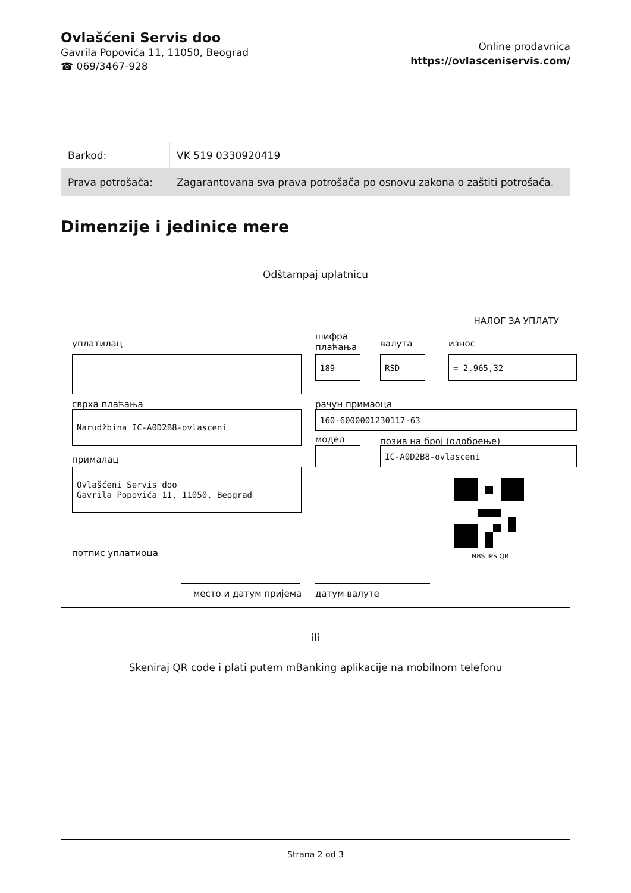Ovlašćeni Servis doo
Gavrila Popovića 11, 11050, Beograd
☎ 069/3467-928
Online prodavnica
https://ovlasceniservis.com/
| Barkod: | VK 519 0330920419 |
| Prava potrošača: | Zagarantovana sva prava potrošača po osnovu zakona o zaštiti potrošača. |
Dimenzije i jedinice mere
Odštampaj uplatnicu
НАЛОГ ЗА УПЛАТУ
уплатилац
шифра
плаћања
валута износ
189 RSD = 2.965,32
сврха плаћања рачун примаоца
Narudžbina IC-A0D2B8-ovlasceni 160-6000001230117-63
модел позив на број (одобрење)
прималац
IC-A0D2B8-ovlasceni
Ovlašćeni Servis doo
Gavrila Popovića 11, 11050, Beograd
NBS IPS QR
потпис уплатиоца
место и датум пријема датум валуте
ili
Skeniraj QR code i plati putem mBanking aplikacije na mobilnom telefonu
Strana 2 od 3